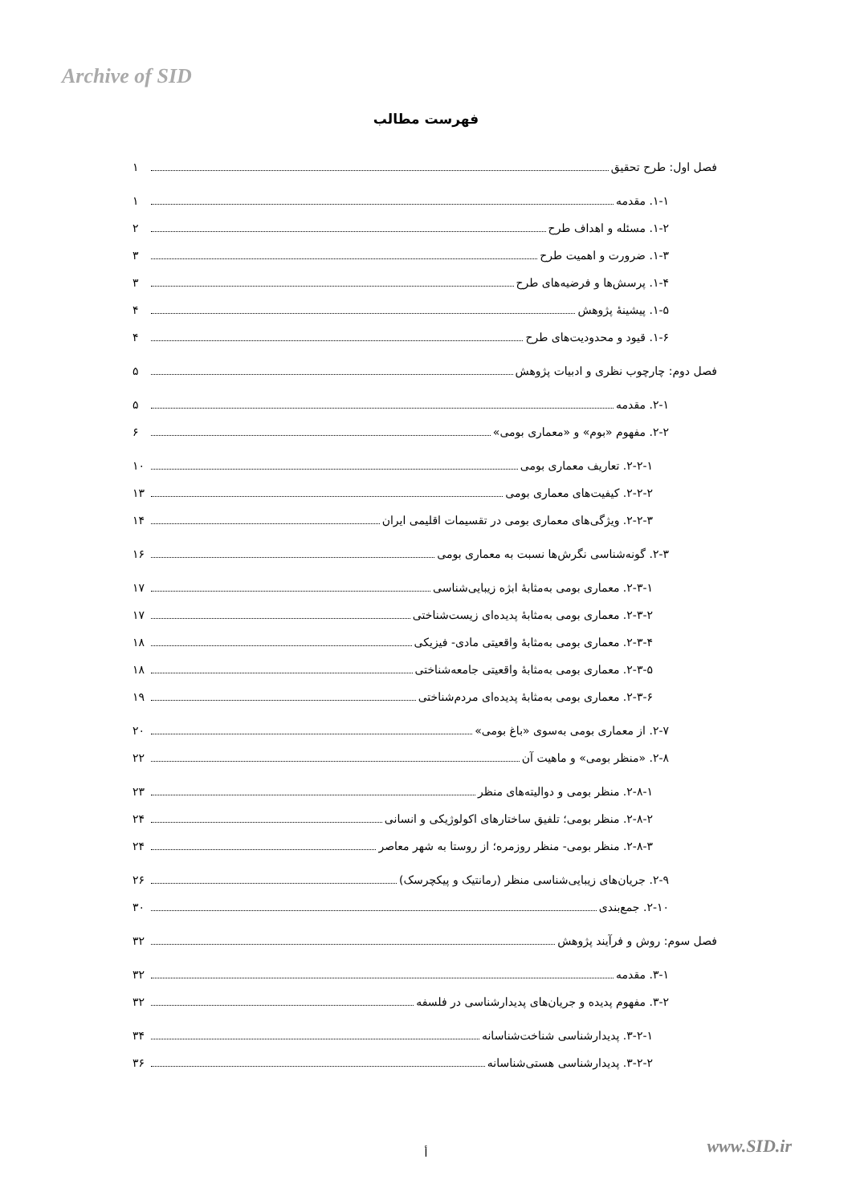Archive of SID
فهرست مطالب
فصل اول: طرح تحقیق ۱
۱-۱. مقدمه ۱
۱-۲. مسئله و اهداف طرح ۲
۱-۳. ضرورت و اهمیت طرح ۳
۱-۴. پرسش‌ها و فرضیه‌های طرح ۳
۱-۵. پیشینۀ پژوهش ۴
۱-۶. قیود و محدودیت‌های طرح ۴
فصل دوم: چارچوب نظری و ادبیات پژوهش ۵
۲-۱. مقدمه ۵
۲-۲. مفهوم «بوم» و «معماری بومی» ۶
۲-۲-۱. تعاریف معماری بومی ۱۰
۲-۲-۲. کیفیت‌های معماری بومی ۱۳
۲-۲-۳. ویژگی‌های معماری بومی در تقسیمات اقلیمی ایران ۱۴
۲-۳. گونه‌شناسی نگرش‌ها نسبت به معماری بومی ۱۶
۲-۳-۱. معماری بومی به‌مثابۀ ابژه زیبایی‌شناسی ۱۷
۲-۳-۲. معماری بومی به‌مثابۀ پدیده‌ای زیست‌شناختی ۱۷
۲-۳-۴. معماری بومی به‌مثابۀ واقعیتی مادی- فیزیکی ۱۸
۲-۳-۵. معماری بومی به‌مثابۀ واقعیتی جامعه‌شناختی ۱۸
۲-۳-۶. معماری بومی به‌مثابۀ پدیده‌ای مردم‌شناختی ۱۹
۲-۷. از معماری بومی به‌سوی «باغ بومی» ۲۰
۲-۸. «منظر بومی» و ماهیت آن ۲۲
۲-۸-۱. منظر بومی و دوالیته‌های منظر ۲۳
۲-۸-۲. منظر بومی؛ تلفیق ساختارهای اکولوژیکی و انسانی ۲۴
۲-۸-۳. منظر بومی- منظر روزمره؛ از روستا به شهر معاصر ۲۴
۲-۹. جریان‌های زیبایی‌شناسی منظر (رمانتیک و پیکچرسک) ۲۶
۲-۱۰. جمع‌بندی ۳۰
فصل سوم: روش و فرآیند پژوهش ۳۲
۳-۱. مقدمه ۳۲
۳-۲. مفهوم پدیده و جریان‌های پدیدارشناسی در فلسفه ۳۲
۳-۲-۱. پدیدارشناسی شناخت‌شناسانه ۳۴
۳-۲-۲. پدیدارشناسی هستی‌شناسانه ۳۶
أ www.SID.ir